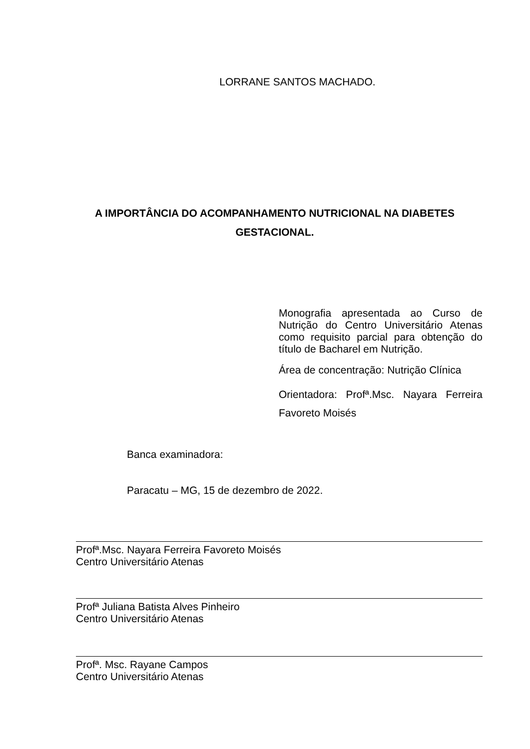LORRANE SANTOS MACHADO.
A IMPORTÂNCIA DO ACOMPANHAMENTO NUTRICIONAL NA DIABETES GESTACIONAL.
Monografia apresentada ao Curso de Nutrição do Centro Universitário Atenas como requisito parcial para obtenção do título de Bacharel em Nutrição.
Área de concentração: Nutrição Clínica
Orientadora: Profª.Msc. Nayara Ferreira Favoreto Moisés
Banca examinadora:
Paracatu – MG, 15 de dezembro de 2022.
Profª.Msc. Nayara Ferreira Favoreto Moisés
Centro Universitário Atenas
Profª Juliana Batista Alves Pinheiro
Centro Universitário Atenas
Profª. Msc. Rayane Campos
Centro Universitário Atenas